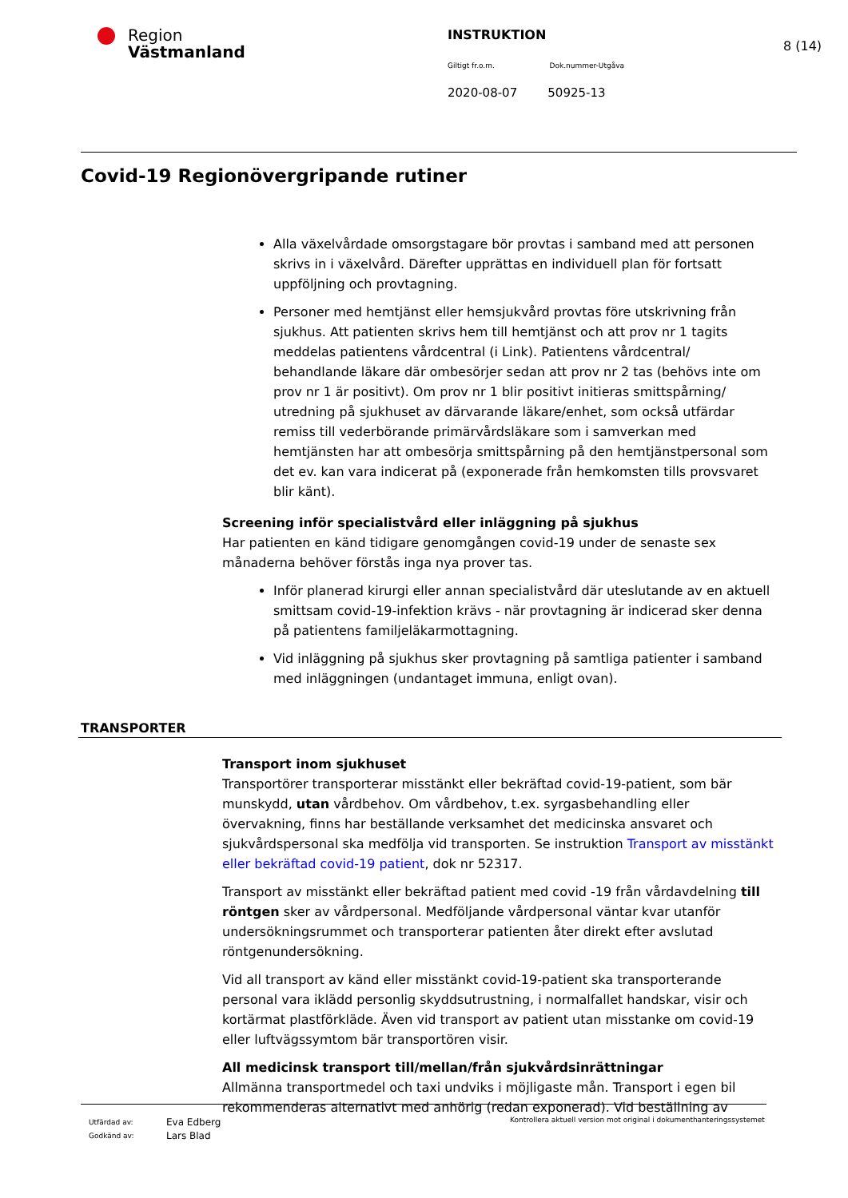Region
Västmanland
INSTRUKTION
Giltigt fr.o.m. Dok.nummer-Utgåva
2020-08-07 50925-13
8 (14)
Covid-19 Regionövergripande rutiner
Alla växelvårdade omsorgstagare bör provtas i samband med att personen skrivs in i växelvård. Därefter upprättas en individuell plan för fortsatt uppföljning och provtagning.
Personer med hemtjänst eller hemsjukvård provtas före utskrivning från sjukhus. Att patienten skrivs hem till hemtjänst och att prov nr 1 tagits meddelas patientens vårdcentral (i Link). Patientens vårdcentral/ behandlande läkare där ombesörjer sedan att prov nr 2 tas (behövs inte om prov nr 1 är positivt). Om prov nr 1 blir positivt initieras smittspårning/ utredning på sjukhuset av därvarande läkare/enhet, som också utfärdar remiss till vederbörande primärvårdsläkare som i samverkan med hemtjänsten har att ombesörja smittspårning på den hemtjänstpersonal som det ev. kan vara indicerat på (exponerade från hemkomsten tills provsvaret blir känt).
Screening inför specialistvård eller inläggning på sjukhus
Har patienten en känd tidigare genomgången covid-19 under de senaste sex månaderna behöver förstås inga nya prover tas.
Inför planerad kirurgi eller annan specialistvård där uteslutande av en aktuell smittsam covid-19-infektion krävs - när provtagning är indicerad sker denna på patientens familjeläkarmottagning.
Vid inläggning på sjukhus sker provtagning på samtliga patienter i samband med inläggningen (undantaget immuna, enligt ovan).
TRANSPORTER
Transport inom sjukhuset
Transportörer transporterar misstänkt eller bekräftad covid-19-patient, som bär munskydd, utan vårdbehov. Om vårdbehov, t.ex. syrgasbehandling eller övervakning, finns har beställande verksamhet det medicinska ansvaret och sjukvårdspersonal ska medfölja vid transporten. Se instruktion Transport av misstänkt eller bekräftad covid-19 patient, dok nr 52317.
Transport av misstänkt eller bekräftad patient med covid -19 från vårdavdelning till röntgen sker av vårdpersonal. Medföljande vårdpersonal väntar kvar utanför undersökningsrummet och transporterar patienten åter direkt efter avslutad röntgenundersökning.
Vid all transport av känd eller misstänkt covid-19-patient ska transporterande personal vara iklädd personlig skyddsutrustning, i normalfallet handskar, visir och kortärmat plastförkläde. Även vid transport av patient utan misstanke om covid-19 eller luftvägssymtom bär transportören visir.
All medicinsk transport till/mellan/från sjukvårdsinrättningar
Allmänna transportmedel och taxi undviks i möjligaste mån. Transport i egen bil rekommenderas alternativt med anhörig (redan exponerad). Vid beställning av
Utfärdad av:
Godkänd av:
Eva Edberg
Lars Blad
Kontrollera aktuell version mot original i dokumenthanteringssystemet